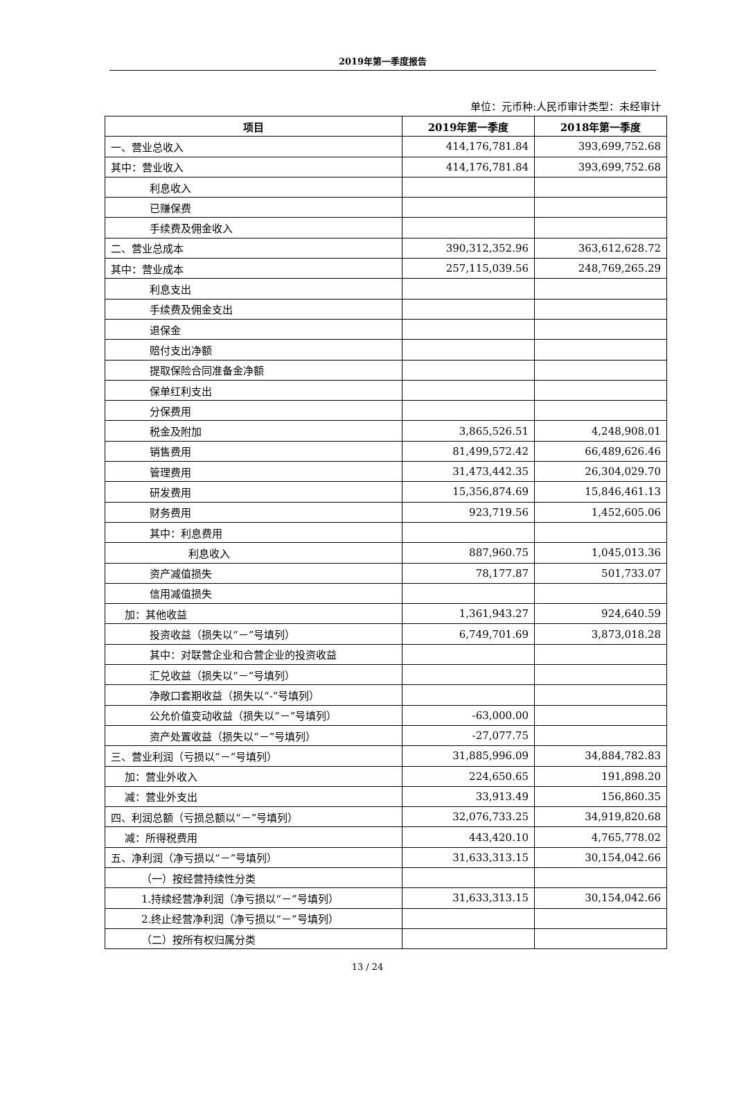2019年第一季度报告
单位：元币种:人民币审计类型：未经审计
| 项目 | 2019年第一季度 | 2018年第一季度 |
| --- | --- | --- |
| 一、营业总收入 | 414,176,781.84 | 393,699,752.68 |
| 其中：营业收入 | 414,176,781.84 | 393,699,752.68 |
| 利息收入 | | |
| 已赚保费 | | |
| 手续费及佣金收入 | | |
| 二、营业总成本 | 390,312,352.96 | 363,612,628.72 |
| 其中：营业成本 | 257,115,039.56 | 248,769,265.29 |
| 利息支出 | | |
| 手续费及佣金支出 | | |
| 退保金 | | |
| 赔付支出净额 | | |
| 提取保险合同准备金净额 | | |
| 保单红利支出 | | |
| 分保费用 | | |
| 税金及附加 | 3,865,526.51 | 4,248,908.01 |
| 销售费用 | 81,499,572.42 | 66,489,626.46 |
| 管理费用 | 31,473,442.35 | 26,304,029.70 |
| 研发费用 | 15,356,874.69 | 15,846,461.13 |
| 财务费用 | 923,719.56 | 1,452,605.06 |
| 其中：利息费用 | | |
| 利息收入 | 887,960.75 | 1,045,013.36 |
| 资产减值损失 | 78,177.87 | 501,733.07 |
| 信用减值损失 | | |
| 加：其他收益 | 1,361,943.27 | 924,640.59 |
| 投资收益（损失以“－”号填列） | 6,749,701.69 | 3,873,018.28 |
| 其中：对联营企业和合营企业的投资收益 | | |
| 汇兑收益（损失以“－”号填列） | | |
| 净敞口套期收益（损失以“-”号填列） | | |
| 公允价值变动收益（损失以“－”号填列） | -63,000.00 | |
| 资产处置收益（损失以“－”号填列） | -27,077.75 | |
| 三、营业利润（亏损以“－”号填列） | 31,885,996.09 | 34,884,782.83 |
| 加：营业外收入 | 224,650.65 | 191,898.20 |
| 减：营业外支出 | 33,913.49 | 156,860.35 |
| 四、利润总额（亏损总额以“－”号填列） | 32,076,733.25 | 34,919,820.68 |
| 减：所得税费用 | 443,420.10 | 4,765,778.02 |
| 五、净利润（净亏损以“－”号填列） | 31,633,313.15 | 30,154,042.66 |
| （一）按经营持续性分类 | | |
| 1.持续经营净利润（净亏损以“－”号填列） | 31,633,313.15 | 30,154,042.66 |
| 2.终止经营净利润（净亏损以“－”号填列） | | |
| （二）按所有权归属分类 | | |
13 / 24